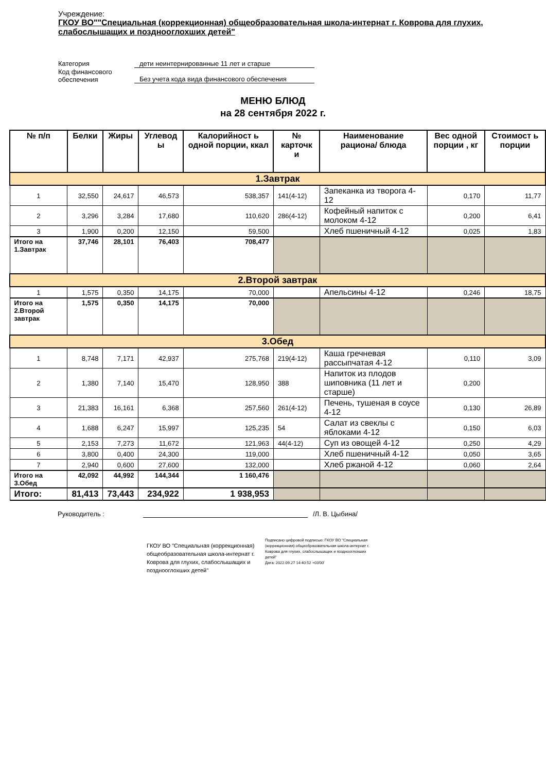Учреждение:
ГКОУ ВО""Специальная (коррекционная) общеобразовательная школа-интернат г. Коврова для глухих, слабослышащих и позднооглохших детей"
Категория дети неинтернированные 11 лет и старше
Код финансового
обеспечения Без учета кода вида финансового обеспечения
МЕНЮ БЛЮД
на 28 сентября 2022 г.
| № п/п | Белки | Жиры | Углевод ы | Калорийност ь одной порции, ккал | № карточк и | Наименование рациона/ блюда | Вес одной порции , кг | Стоимост ь порции |
| --- | --- | --- | --- | --- | --- | --- | --- | --- |
| 1.Завтрак | | | | | | | | |
| 1 | 32,550 | 24,617 | 46,573 | 538,357 | 141(4-12) | Запеканка из творога 4-12 | 0,170 | 11,77 |
| 2 | 3,296 | 3,284 | 17,680 | 110,620 | 286(4-12) | Кофейный напиток с молоком 4-12 | 0,200 | 6,41 |
| 3 | 1,900 | 0,200 | 12,150 | 59,500 | | Хлеб пшеничный 4-12 | 0,025 | 1,83 |
| Итого на 1.Завтрак | 37,746 | 28,101 | 76,403 | 708,477 | | | | |
| 2.Второй завтрак | | | | | | | | |
| 1 | 1,575 | 0,350 | 14,175 | 70,000 | | Апельсины 4-12 | 0,246 | 18,75 |
| Итого на 2.Второй завтрак | 1,575 | 0,350 | 14,175 | 70,000 | | | | |
| 3.Обед | | | | | | | | |
| 1 | 8,748 | 7,171 | 42,937 | 275,768 | 219(4-12) | Каша гречневая рассыпчатая 4-12 | 0,110 | 3,09 |
| 2 | 1,380 | 7,140 | 15,470 | 128,950 | 388 | Напиток из плодов шиповника (11 лет и старше) | 0,200 | |
| 3 | 21,383 | 16,161 | 6,368 | 257,560 | 261(4-12) | Печень, тушеная в соусе 4-12 | 0,130 | 26,89 |
| 4 | 1,688 | 6,247 | 15,997 | 125,235 | 54 | Салат из свеклы с яблоками 4-12 | 0,150 | 6,03 |
| 5 | 2,153 | 7,273 | 11,672 | 121,963 | 44(4-12) | Суп из овощей 4-12 | 0,250 | 4,29 |
| 6 | 3,800 | 0,400 | 24,300 | 119,000 | | Хлеб пшеничный 4-12 | 0,050 | 3,65 |
| 7 | 2,940 | 0,600 | 27,600 | 132,000 | | Хлеб ржаной 4-12 | 0,060 | 2,64 |
| Итого на 3.Обед | 42,092 | 44,992 | 144,344 | 1 160,476 | | | | |
| Итого: | 81,413 | 73,443 | 234,922 | 1 938,953 | | | | |
Руководитель : /Л. В. Цыбина/
ГКОУ ВО "Специальная (коррекционная) общеобразовательная школа-интернат г. Коврова для глухих, слабослышащих и позднооглохших детей"
Подписано цифровой подписью: ГКОУ ВО "Специальная (коррекционная) общеобразовательная школа-интернат г. Коврова для глухих, слабослышащих и позднооглохших детей"
Дата: 2022.09.27 14:40:52 +03'00'